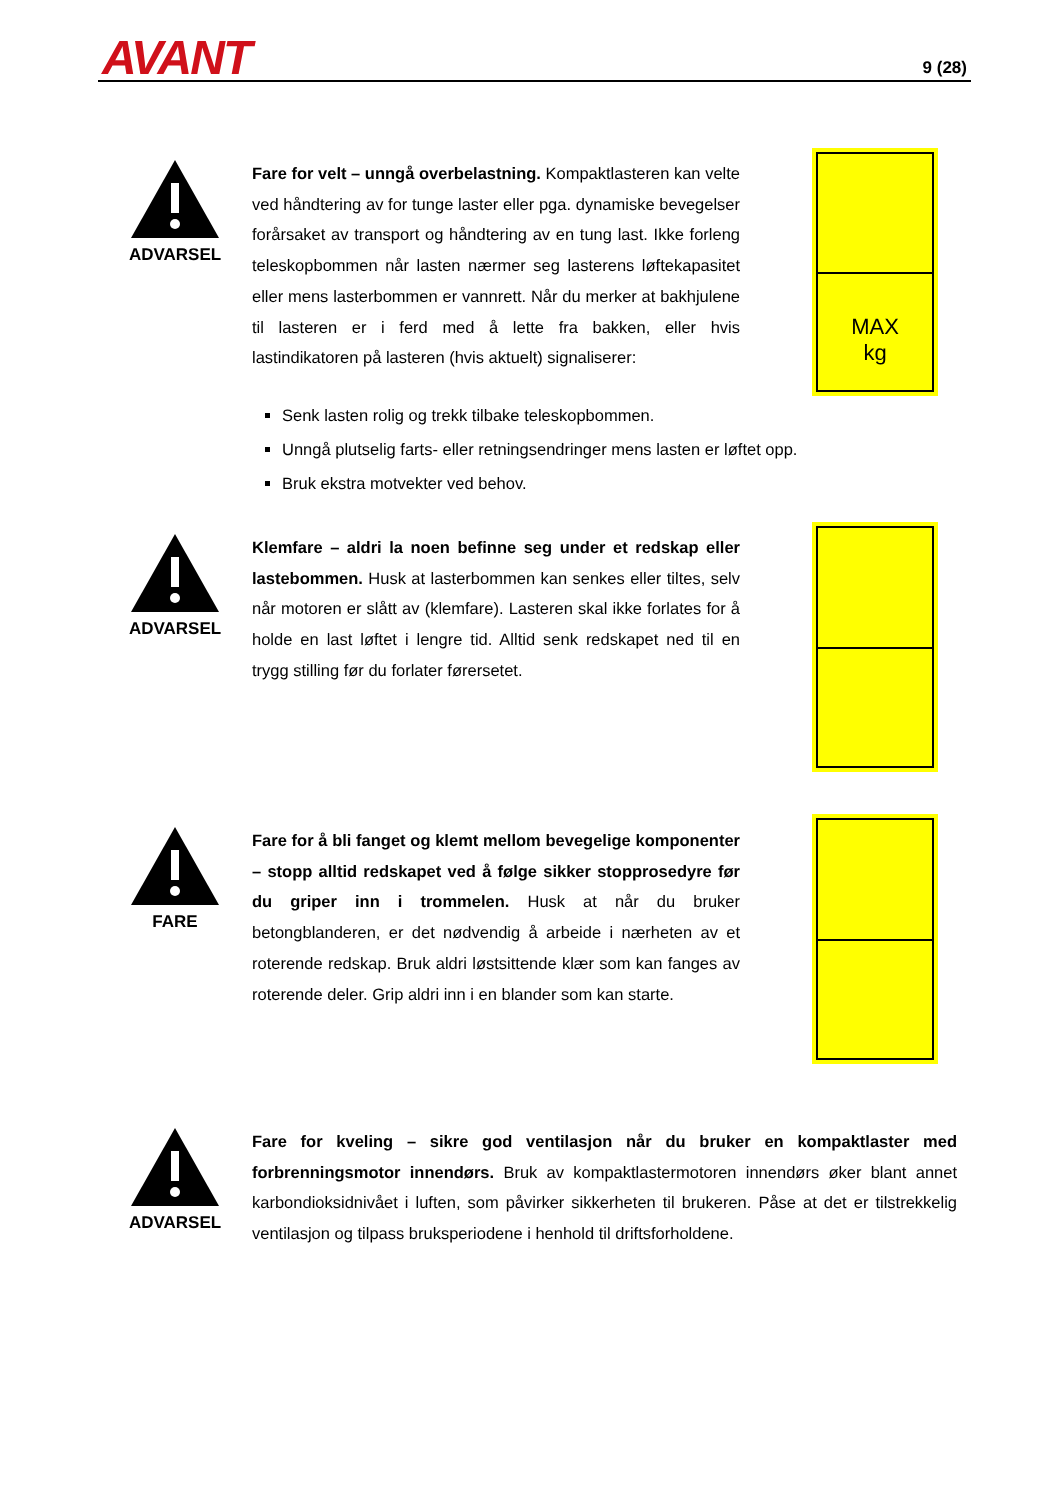AVANT 9 (28)
ADVARSEL
Fare for velt – unngå overbelastning. Kompaktlasteren kan velte ved håndtering av for tunge laster eller pga. dynamiske bevegelser forårsaket av transport og håndtering av en tung last. Ikke forleng teleskopbommen når lasten nærmer seg lasterens løftekapasitet eller mens lasterbommen er vannrett. Når du merker at bakhjulene til lasteren er i ferd med å lette fra bakken, eller hvis lastindikatoren på lasteren (hvis aktuelt) signaliserer:
Senk lasten rolig og trekk tilbake teleskopbommen.
Unngå plutselig farts- eller retningsendringer mens lasten er løftet opp.
Bruk ekstra motvekter ved behov.
MAX
kg
ADVARSEL
Klemfare – aldri la noen befinne seg under et redskap eller lastebommen. Husk at lasterbommen kan senkes eller tiltes, selv når motoren er slått av (klemfare). Lasteren skal ikke forlates for å holde en last løftet i lengre tid. Alltid senk redskapet ned til en trygg stilling før du forlater førersetet.
FARE
Fare for å bli fanget og klemt mellom bevegelige komponenter – stopp alltid redskapet ved å følge sikker stopprosedyre før du griper inn i trommelen. Husk at når du bruker betongblanderen, er det nødvendig å arbeide i nærheten av et roterende redskap. Bruk aldri løstsittende klær som kan fanges av roterende deler. Grip aldri inn i en blander som kan starte.
ADVARSEL
Fare for kveling – sikre god ventilasjon når du bruker en kompaktlaster med forbrenningsmotor innendørs. Bruk av kompaktlastermotoren innendørs øker blant annet karbondioksidnivået i luften, som påvirker sikkerheten til brukeren. Påse at det er tilstrekkelig ventilasjon og tilpass bruksperiodene i henhold til driftsforholdene.